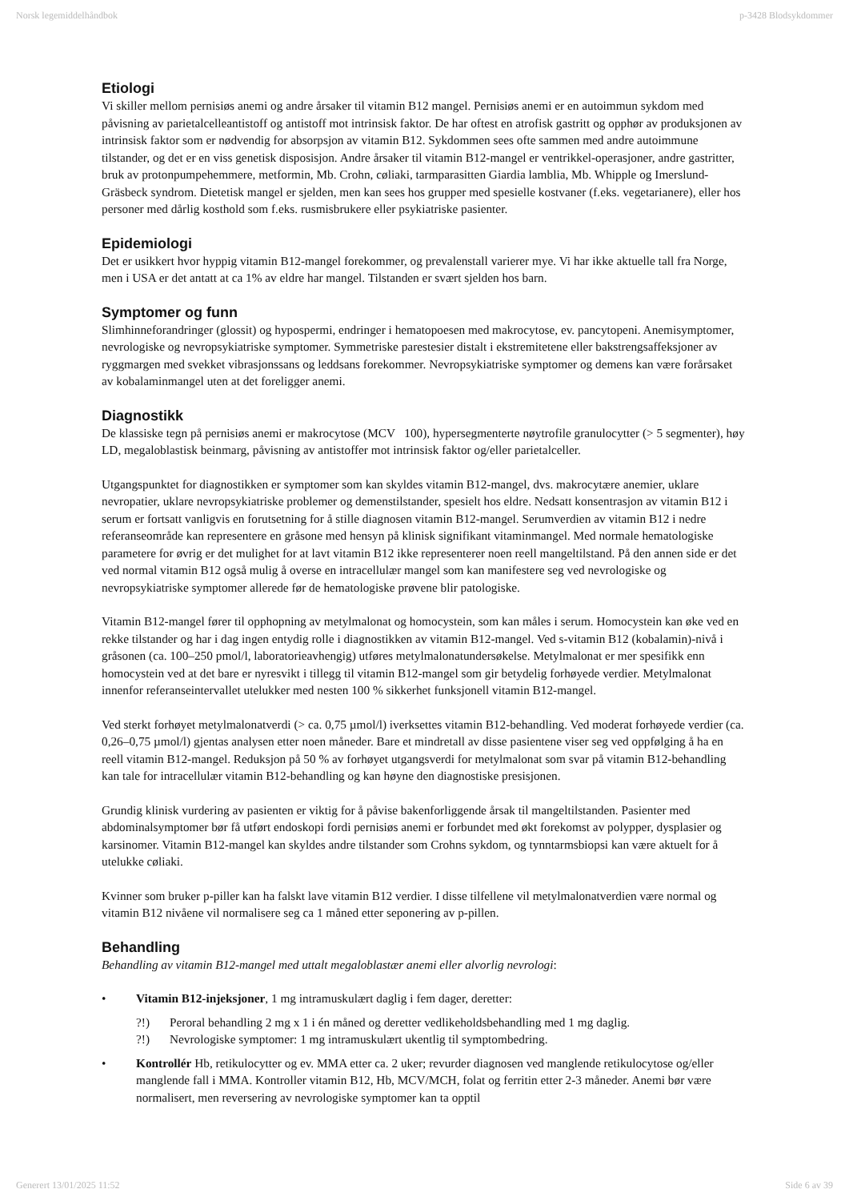Norsk legemiddelhåndbok p-3428 Blodsykdommer
Etiologi
Vi skiller mellom pernisiøs anemi og andre årsaker til vitamin B12 mangel. Pernisiøs anemi er en autoimmun sykdom med påvisning av parietalcelleantistoff og antistoff mot intrinsisk faktor. De har oftest en atrofisk gastritt og opphør av produksjonen av intrinsisk faktor som er nødvendig for absorpsjon av vitamin B12. Sykdommen sees ofte sammen med andre autoimmune tilstander, og det er en viss genetisk disposisjon. Andre årsaker til vitamin B12-mangel er ventrikkel-operasjoner, andre gastritter, bruk av protonpumpehemmere, metformin, Mb. Crohn, cøliaki, tarmparasitten Giardia lamblia, Mb. Whipple og Imerslund-Gräsbeck syndrom. Dietetisk mangel er sjelden, men kan sees hos grupper med spesielle kostvaner (f.eks. vegetarianere), eller hos personer med dårlig kosthold som f.eks. rusmisbrukere eller psykiatriske pasienter.
Epidemiologi
Det er usikkert hvor hyppig vitamin B12-mangel forekommer, og prevalenstall varierer mye. Vi har ikke aktuelle tall fra Norge, men i USA er det antatt at ca 1% av eldre har mangel. Tilstanden er svært sjelden hos barn.
Symptomer og funn
Slimhinneforandringer (glossit) og hypospermi, endringer i hematopoesen med makrocytose, ev. pancytopeni. Anemisymptomer, nevrologiske og nevropsykiatriske symptomer. Symmetriske parestesier distalt i ekstremitetene eller bakstrengsaffeksjoner av ryggmargen med svekket vibrasjonssans og leddsans forekommer. Nevropsykiatriske symptomer og demens kan være forårsaket av kobalaminmangel uten at det foreligger anemi.
Diagnostikk
De klassiske tegn på pernisiøs anemi er makrocytose (MCV 100), hypersegmenterte nøytrofile granulocytter (> 5 segmenter), høy LD, megaloblastisk beinmarg, påvisning av antistoffer mot intrinsisk faktor og/eller parietalceller.
Utgangspunktet for diagnostikken er symptomer som kan skyldes vitamin B12-mangel, dvs. makrocytære anemier, uklare nevropatier, uklare nevropsykiatriske problemer og demenstilstander, spesielt hos eldre. Nedsatt konsentrasjon av vitamin B12 i serum er fortsatt vanligvis en forutsetning for å stille diagnosen vitamin B12-mangel. Serumverdien av vitamin B12 i nedre referanseområde kan representere en gråsone med hensyn på klinisk signifikant vitaminmangel. Med normale hematologiske parametere for øvrig er det mulighet for at lavt vitamin B12 ikke representerer noen reell mangeltilstand. På den annen side er det ved normal vitamin B12 også mulig å overse en intracellulær mangel som kan manifestere seg ved nevrologiske og nevropsykiatriske symptomer allerede før de hematologiske prøvene blir patologiske.
Vitamin B12-mangel fører til opphopning av metylmalonat og homocystein, som kan måles i serum. Homocystein kan øke ved en rekke tilstander og har i dag ingen entydig rolle i diagnostikken av vitamin B12-mangel. Ved s-vitamin B12 (kobalamin)-nivå i gråsonen (ca. 100–250 pmol/l, laboratorieavhengig) utføres metylmalonatundersøkelse. Metylmalonat er mer spesifikk enn homocystein ved at det bare er nyresvikt i tillegg til vitamin B12-mangel som gir betydelig forhøyede verdier. Metylmalonat innenfor referanseintervallet utelukker med nesten 100 % sikkerhet funksjonell vitamin B12-mangel.
Ved sterkt forhøyet metylmalonatverdi (> ca. 0,75 µmol/l) iverksettes vitamin B12-behandling. Ved moderat forhøyede verdier (ca. 0,26–0,75 µmol/l) gjentas analysen etter noen måneder. Bare et mindretall av disse pasientene viser seg ved oppfølging å ha en reell vitamin B12-mangel. Reduksjon på 50 % av forhøyet utgangsverdi for metylmalonat som svar på vitamin B12-behandling kan tale for intracellulær vitamin B12-behandling og kan høyne den diagnostiske presisjonen.
Grundig klinisk vurdering av pasienten er viktig for å påvise bakenforliggende årsak til mangeltilstanden. Pasienter med abdominalsymptomer bør få utført endoskopi fordi pernisiøs anemi er forbundet med økt forekomst av polypper, dysplasier og karsinomer. Vitamin B12-mangel kan skyldes andre tilstander som Crohns sykdom, og tynntarmsbiopsi kan være aktuelt for å utelukke cøliaki.
Kvinner som bruker p-piller kan ha falskt lave vitamin B12 verdier. I disse tilfellene vil metylmalonatverdien være normal og vitamin B12 nivåene vil normalisere seg ca 1 måned etter seponering av p-pillen.
Behandling
Behandling av vitamin B12-mangel med uttalt megaloblastær anemi eller alvorlig nevrologi:
• Vitamin B12-injeksjoner, 1 mg intramuskulært daglig i fem dager, deretter:
?!) Peroral behandling 2 mg x 1 i én måned og deretter vedlikeholdsbehandling med 1 mg daglig.
?!) Nevrologiske symptomer: 1 mg intramuskulært ukentlig til symptombedring.
• Kontrollér Hb, retikulocytter og ev. MMA etter ca. 2 uker; revurder diagnosen ved manglende retikulocytose og/eller manglende fall i MMA. Kontroller vitamin B12, Hb, MCV/MCH, folat og ferritin etter 2-3 måneder. Anemi bør være normalisert, men reversering av nevrologiske symptomer kan ta opptil
Generert 13/01/2025 11:52 Side 6 av 39